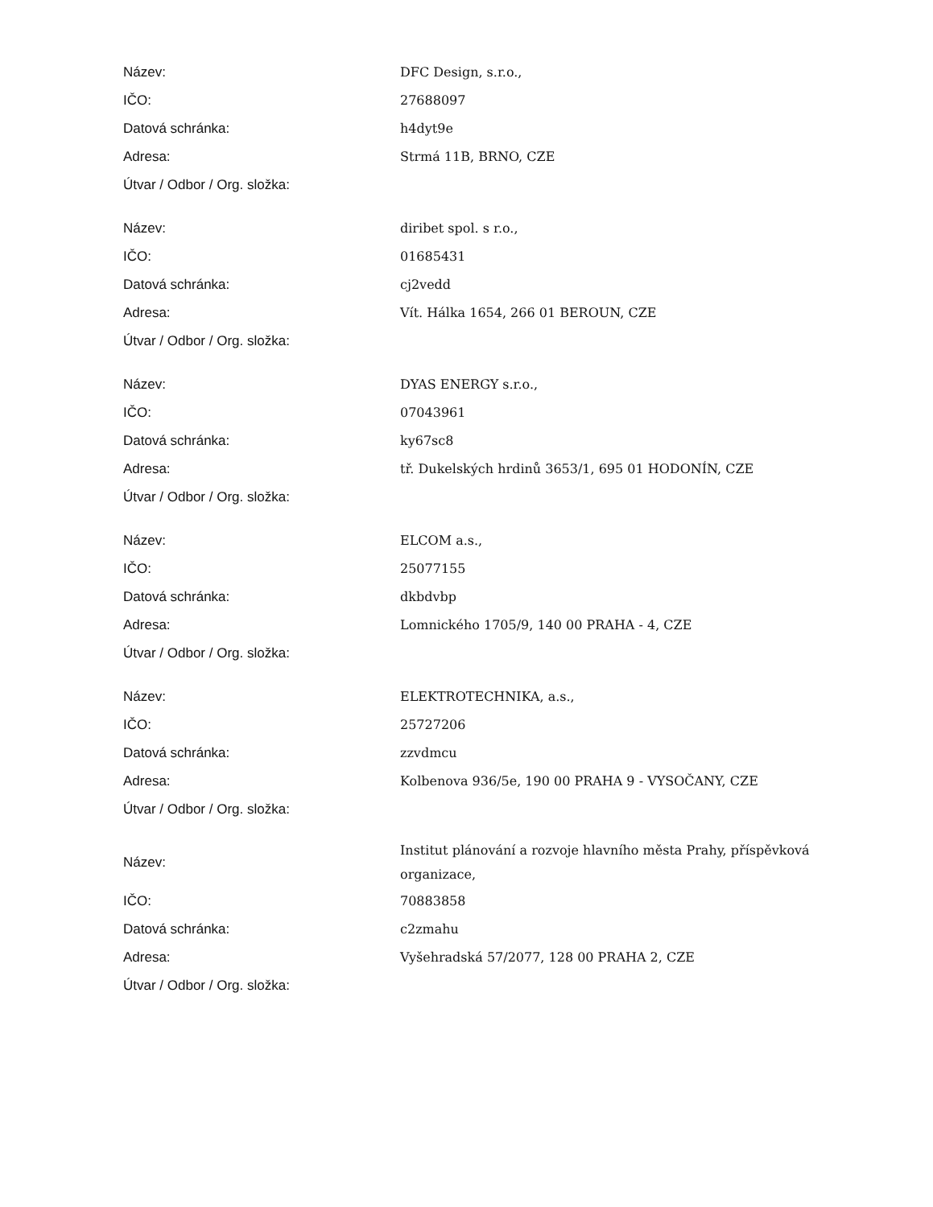| Název: | DFC Design, s.r.o., |
| IČO: | 27688097 |
| Datová schránka: | h4dyt9e |
| Adresa: | Strmá 11B, BRNO, CZE |
| Útvar / Odbor / Org. složka: | |
| Název: | diribet spol. s r.o., |
| IČO: | 01685431 |
| Datová schránka: | cj2vedd |
| Adresa: | Vít. Hálka 1654, 266 01 BEROUN, CZE |
| Útvar / Odbor / Org. složka: | |
| Název: | DYAS ENERGY s.r.o., |
| IČO: | 07043961 |
| Datová schránka: | ky67sc8 |
| Adresa: | tř. Dukelských hrdinů 3653/1, 695 01 HODONÍN, CZE |
| Útvar / Odbor / Org. složka: | |
| Název: | ELCOM a.s., |
| IČO: | 25077155 |
| Datová schránka: | dkbdvbp |
| Adresa: | Lomnického 1705/9, 140 00 PRAHA - 4, CZE |
| Útvar / Odbor / Org. složka: | |
| Název: | ELEKTROTECHNIKA, a.s., |
| IČO: | 25727206 |
| Datová schránka: | zzvdmcu |
| Adresa: | Kolbenova 936/5e, 190 00 PRAHA 9 - VYSOČANY, CZE |
| Útvar / Odbor / Org. složka: | |
| Název: | Institut plánování a rozvoje hlavního města Prahy, příspěvková organizace, |
| IČO: | 70883858 |
| Datová schránka: | c2zmahu |
| Adresa: | Vyšehradská 57/2077, 128 00 PRAHA 2, CZE |
| Útvar / Odbor / Org. složka: | |